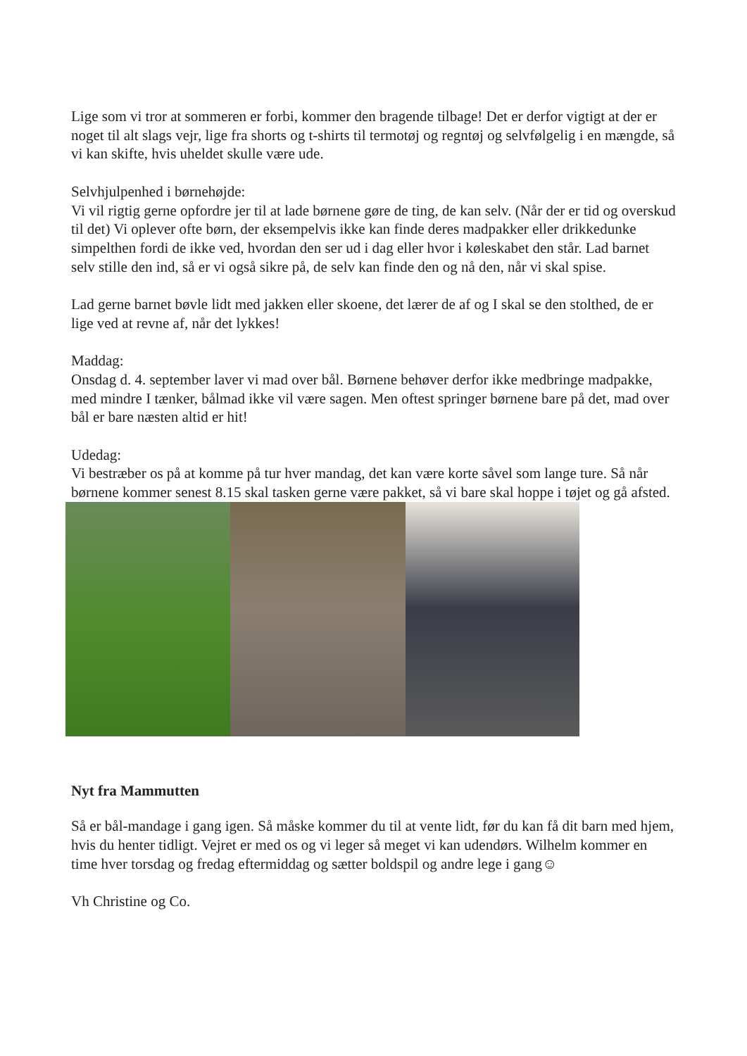Lige som vi tror at sommeren er forbi, kommer den bragende tilbage! Det er derfor vigtigt at der er noget til alt slags vejr, lige fra shorts og t-shirts til termotøj og regntøj og selvfølgelig i en mængde, så vi kan skifte, hvis uheldet skulle være ude.
Selvhjulpenhed i børnehøjde:
Vi vil rigtig gerne opfordre jer til at lade børnene gøre de ting, de kan selv. (Når der er tid og overskud til det) Vi oplever ofte børn, der eksempelvis ikke kan finde deres madpakker eller drikkedunke simpelthen fordi de ikke ved, hvordan den ser ud i dag eller hvor i køleskabet den står. Lad barnet selv stille den ind, så er vi også sikre på, de selv kan finde den og nå den, når vi skal spise.
Lad gerne barnet bøvle lidt med jakken eller skoene, det lærer de af og I skal se den stolthed, de er lige ved at revne af, når det lykkes!
Maddag:
Onsdag d. 4. september laver vi mad over bål. Børnene behøver derfor ikke medbringe madpakke, med mindre I tænker, bålmad ikke vil være sagen. Men oftest springer børnene bare på det, mad over bål er bare næsten altid er hit!
Udedag:
Vi bestræber os på at komme på tur hver mandag, det kan være korte såvel som lange ture. Så når børnene kommer senest 8.15 skal tasken gerne være pakket, så vi bare skal hoppe i tøjet og gå afsted.
Nyt fra Mammutten
Så er bål-mandage i gang igen. Så måske kommer du til at vente lidt, før du kan få dit barn med hjem, hvis du henter tidligt. Vejret er med os og vi leger så meget vi kan udendørs. Wilhelm kommer en time hver torsdag og fredag eftermiddag og sætter boldspil og andre lege i gang☺
Vh Christine og Co.